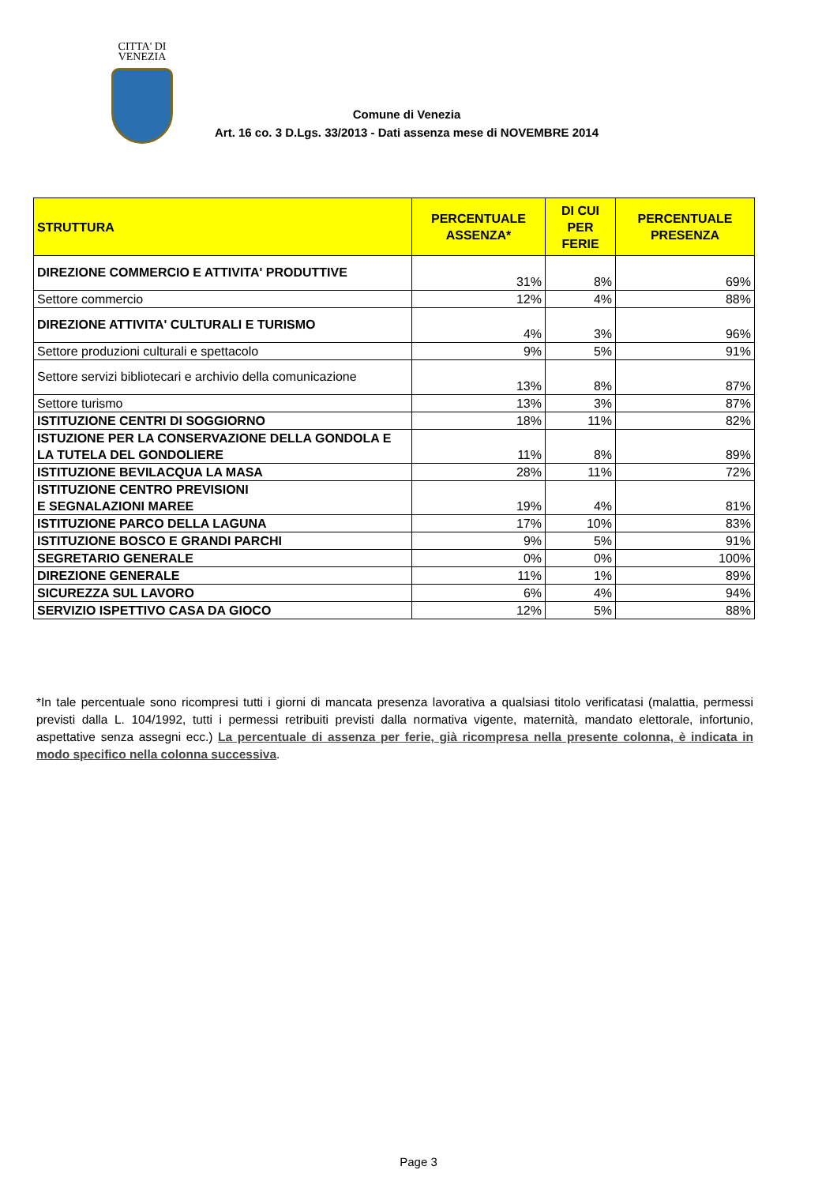CITTA' DI
VENEZIA
Comune di Venezia
Art. 16 co. 3 D.Lgs. 33/2013 - Dati assenza mese di NOVEMBRE 2014
| STRUTTURA | PERCENTUALE ASSENZA* | DI CUI PER FERIE | PERCENTUALE PRESENZA |
| --- | --- | --- | --- |
| DIREZIONE COMMERCIO E ATTIVITA' PRODUTTIVE | 31% | 8% | 69% |
| Settore commercio | 12% | 4% | 88% |
| DIREZIONE ATTIVITA' CULTURALI E TURISMO | 4% | 3% | 96% |
| Settore produzioni culturali e spettacolo | 9% | 5% | 91% |
| Settore servizi bibliotecari e archivio della comunicazione | 13% | 8% | 87% |
| Settore turismo | 13% | 3% | 87% |
| ISTITUZIONE CENTRI DI SOGGIORNO | 18% | 11% | 82% |
| ISTUZIONE PER LA CONSERVAZIONE DELLA GONDOLA E LA TUTELA DEL GONDOLIERE | 11% | 8% | 89% |
| ISTITUZIONE BEVILACQUA LA MASA | 28% | 11% | 72% |
| ISTITUZIONE CENTRO PREVISIONI E SEGNALAZIONI MAREE | 19% | 4% | 81% |
| ISTITUZIONE PARCO DELLA LAGUNA | 17% | 10% | 83% |
| ISTITUZIONE BOSCO E GRANDI PARCHI | 9% | 5% | 91% |
| SEGRETARIO GENERALE | 0% | 0% | 100% |
| DIREZIONE GENERALE | 11% | 1% | 89% |
| SICUREZZA SUL LAVORO | 6% | 4% | 94% |
| SERVIZIO ISPETTIVO CASA DA GIOCO | 12% | 5% | 88% |
*In tale percentuale sono ricompresi tutti i giorni di mancata presenza lavorativa a qualsiasi titolo verificatasi (malattia, permessi previsti dalla L. 104/1992, tutti i permessi retribuiti previsti dalla normativa vigente, maternità, mandato elettorale, infortunio, aspettative senza assegni ecc.) La percentuale di assenza per ferie, già ricompresa nella presente colonna, è indicata in modo specifico nella colonna successiva.
Page 3